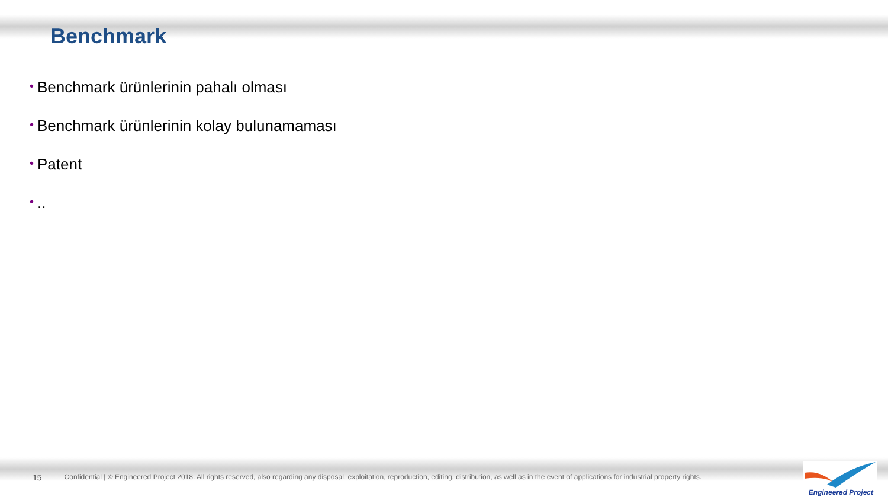Benchmark
• Benchmark ürünlerinin pahalı olması
• Benchmark ürünlerinin kolay bulunamaması
• Patent
•..
15 Confidential | © Engineered Project 2018. All rights reserved, also regarding any disposal, exploitation, reproduction, editing, distribution, as well as in the event of applications for industrial property rights.
Engineered Project